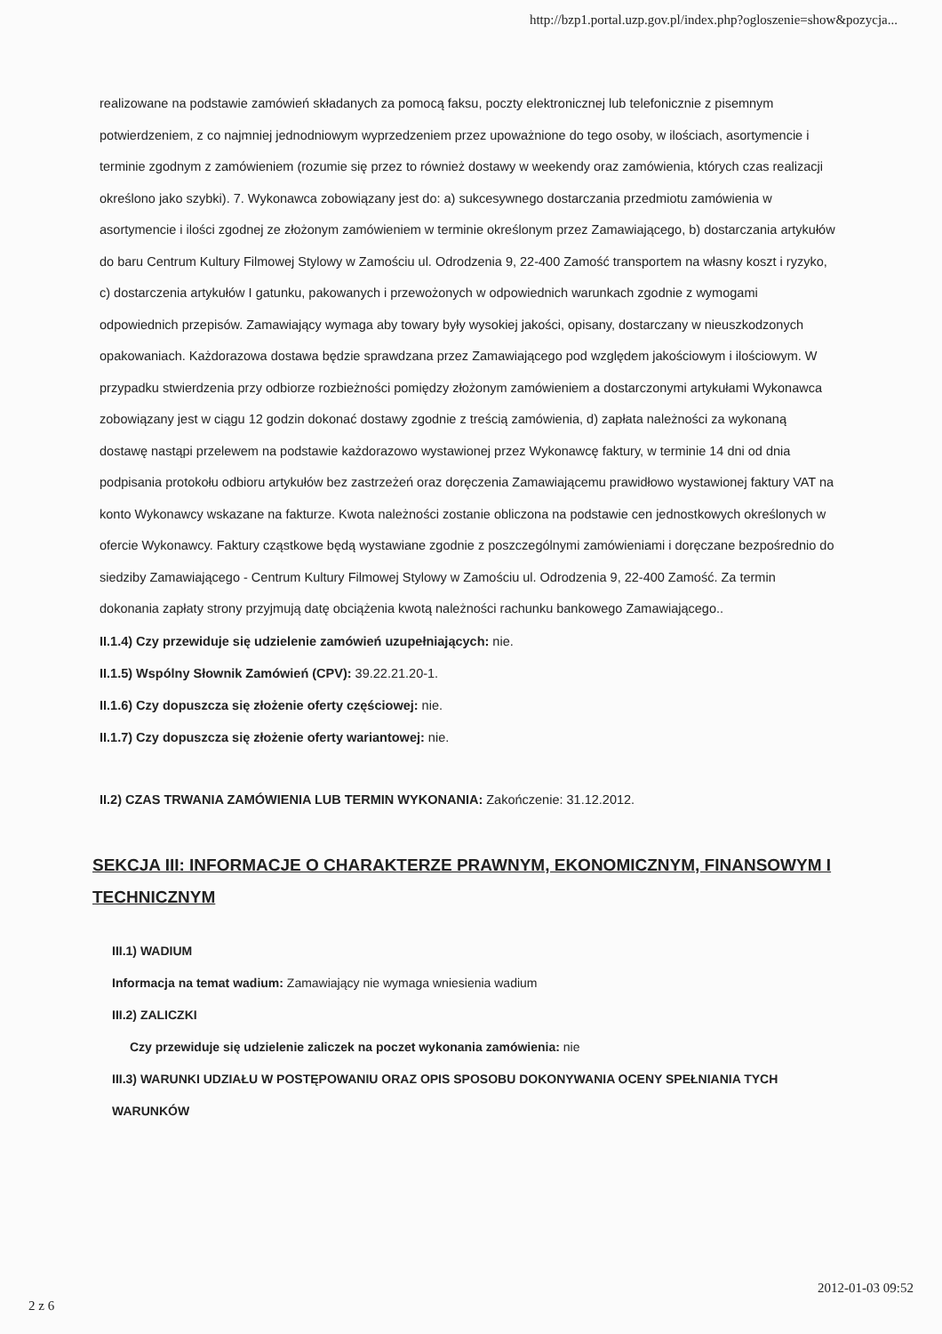http://bzp1.portal.uzp.gov.pl/index.php?ogloszenie=show&pozycja...
realizowane na podstawie zamówień składanych za pomocą faksu, poczty elektronicznej lub telefonicznie z pisemnym potwierdzeniem, z co najmniej jednodniowym wyprzedzeniem przez upoważnione do tego osoby, w ilościach, asortymencie i terminie zgodnym z zamówieniem (rozumie się przez to również dostawy w weekendy oraz zamówienia, których czas realizacji określono jako szybki). 7. Wykonawca zobowiązany jest do: a) sukcesywnego dostarczania przedmiotu zamówienia w asortymencie i ilości zgodnej ze złożonym zamówieniem w terminie określonym przez Zamawiającego, b) dostarczania artykułów do baru Centrum Kultury Filmowej Stylowy w Zamościu ul. Odrodzenia 9, 22-400 Zamość transportem na własny koszt i ryzyko, c) dostarczenia artykułów I gatunku, pakowanych i przewożonych w odpowiednich warunkach zgodnie z wymogami odpowiednich przepisów. Zamawiający wymaga aby towary były wysokiej jakości, opisany, dostarczany w nieuszkodzonych opakowaniach. Każdorazowa dostawa będzie sprawdzana przez Zamawiającego pod względem jakościowym i ilościowym. W przypadku stwierdzenia przy odbiorze rozbieżności pomiędzy złożonym zamówieniem a dostarczonymi artykułami Wykonawca zobowiązany jest w ciągu 12 godzin dokonać dostawy zgodnie z treścią zamówienia, d) zapłata należności za wykonaną dostawę nastąpi przelewem na podstawie każdorazowo wystawionej przez Wykonawcę faktury, w terminie 14 dni od dnia podpisania protokołu odbioru artykułów bez zastrzeżeń oraz doręczenia Zamawiającemu prawidłowo wystawionej faktury VAT na konto Wykonawcy wskazane na fakturze. Kwota należności zostanie obliczona na podstawie cen jednostkowych określonych w ofercie Wykonawcy. Faktury cząstkowe będą wystawiane zgodnie z poszczególnymi zamówieniami i doręczane bezpośrednio do siedziby Zamawiającego - Centrum Kultury Filmowej Stylowy w Zamościu ul. Odrodzenia 9, 22-400 Zamość. Za termin dokonania zapłaty strony przyjmują datę obciążenia kwotą należności rachunku bankowego Zamawiającego..
II.1.4) Czy przewiduje się udzielenie zamówień uzupełniających: nie.
II.1.5) Wspólny Słownik Zamówień (CPV): 39.22.21.20-1.
II.1.6) Czy dopuszcza się złożenie oferty częściowej: nie.
II.1.7) Czy dopuszcza się złożenie oferty wariantowej: nie.
II.2) CZAS TRWANIA ZAMÓWIENIA LUB TERMIN WYKONANIA: Zakończenie: 31.12.2012.
SEKCJA III: INFORMACJE O CHARAKTERZE PRAWNYM, EKONOMICZNYM, FINANSOWYM I TECHNICZNYM
III.1) WADIUM
Informacja na temat wadium: Zamawiający nie wymaga wniesienia wadium
III.2) ZALICZKI
Czy przewiduje się udzielenie zaliczek na poczet wykonania zamówienia: nie
III.3) WARUNKI UDZIAŁU W POSTĘPOWANIU ORAZ OPIS SPOSOBU DOKONYWANIA OCENY SPEŁNIANIA TYCH WARUNKÓW
2 z 6
2012-01-03 09:52